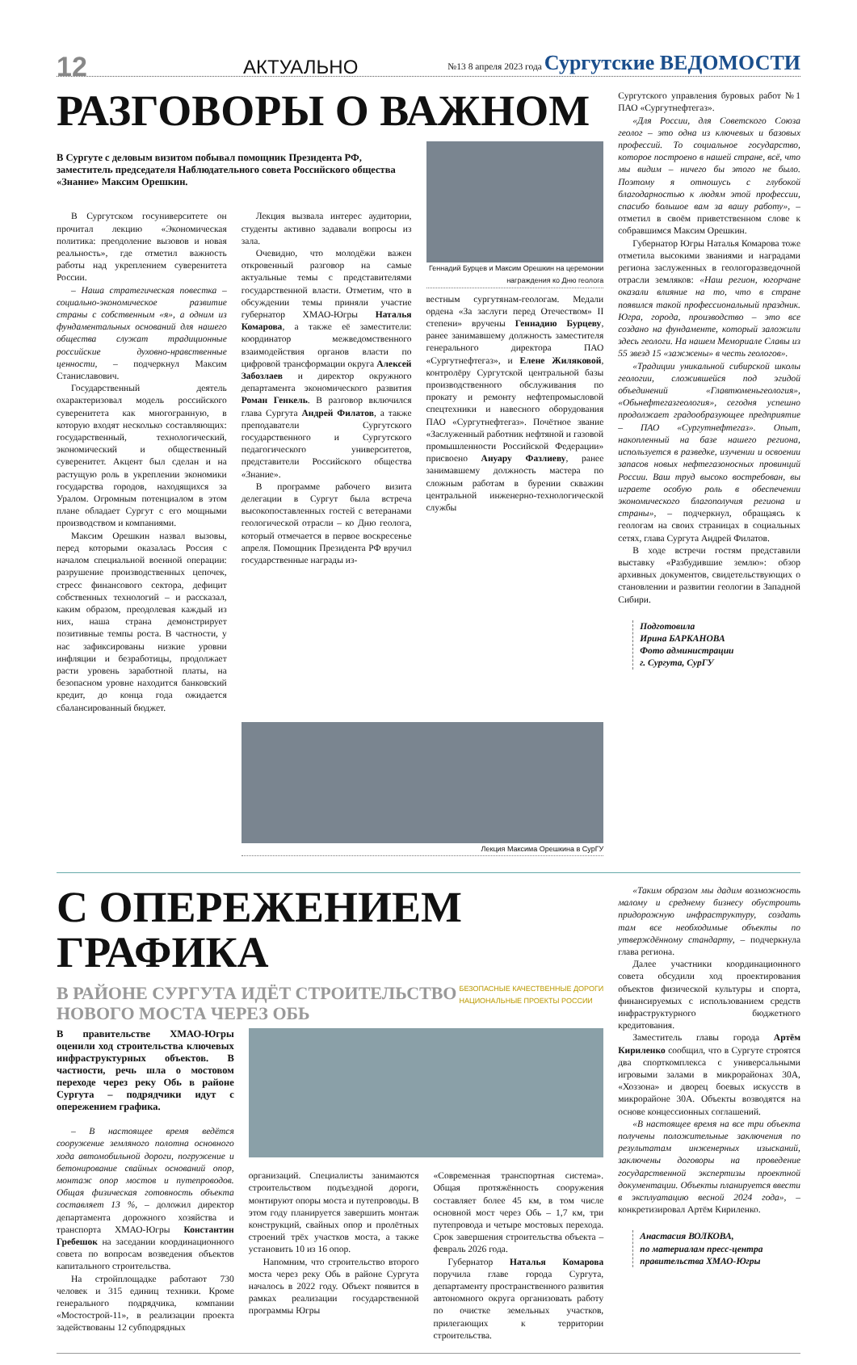12
АКТУАЛЬНО
№13 8 апреля 2023 года Сургутские ВЕДОМОСТИ
РАЗГОВОРЫ О ВАЖНОМ
В Сургуте с деловым визитом побывал помощник Президента РФ, заместитель председателя Наблюдательного совета Российского общества «Знание» Максим Орешкин.
В Сургутском госуниверситете он прочитал лекцию «Экономическая политика: преодоление вызовов и новая реальность», где отметил важность работы над укреплением суверенитета России.
– Наша стратегическая повестка – социально-экономическое развитие страны с собственным «я», а одним из фундаментальных оснований для нашего общества служат традиционные российские духовно-нравственные ценности, – подчеркнул Максим Станиславович.
Государственный деятель охарактеризовал модель российского суверенитета как многогранную, в которую входят несколько составляющих: государственный, технологический, экономический и общественный суверенитет. Акцент был сделан и на растущую роль в укреплении экономики государства городов, находящихся за Уралом. Огромным потенциалом в этом плане обладает Сургут с его мощными производством и компаниями.
Максим Орешкин назвал вызовы, перед которыми оказалась Россия с началом специальной военной операции: разрушение производственных цепочек, стресс финансового сектора, дефицит собственных технологий – и рассказал, каким образом, преодолевая каждый из них, наша страна демонстрирует позитивные темпы роста. В частности, у нас зафиксированы низкие уровни инфляции и безработицы, продолжает расти уровень заработной платы, на безопасном уровне находится банковский кредит, до конца года ожидается сбалансированный бюджет.
Лекция вызвала интерес аудитории, студенты активно задавали вопросы из зала.
Очевидно, что молодёжи важен откровенный разговор на самые актуальные темы с представителями государственной власти. Отметим, что в обсуждении темы приняли участие губернатор ХМАО-Югры Наталья Комарова, а также её заместители: координатор межведомственного взаимодействия органов власти по цифровой трансформации округа Алексей Забозлаев и директор окружного департамента экономического развития Роман Генкель. В разговор включился глава Сургута Андрей Филатов, а также преподаватели Сургутского государственного и Сургутского педагогического университетов, представители Российского общества «Знание».
В программе рабочего визита делегации в Сургут была встреча высокопоставленных гостей с ветеранами геологической отрасли – ко Дню геолога, который отмечается в первое воскресенье апреля. Помощник Президента РФ вручил государственные награды из-
Геннадий Бурцев и Максим Орешкин на церемонии награждения ко Дню геолога
вестным сургутянам-геологам. Медали ордена «За заслуги перед Отечеством» II степени» вручены Геннадию Бурцеву, ранее занимавшему должность заместителя генерального директора ПАО «Сургутнефтегаз», и Елене Жиляковой, контролёру Сургутской центральной базы производственного обслуживания по прокату и ремонту нефтепромысловой спецтехники и навесного оборудования ПАО «Сургутнефтегаз». Почётное звание «Заслуженный работник нефтяной и газовой промышленности Российской Федерации» присвоено Ануару Фазлиеву, ранее занимавшему должность мастера по сложным работам в бурении скважин центральной инженерно-технологической службы
Лекция Максима Орешкина в СурГУ
Сургутского управления буровых работ №1 ПАО «Сургутнефтегаз».
«Для России, для Советского Союза геолог – это одна из ключевых и базовых профессий. То социальное государство, которое построено в нашей стране, всё, что мы видим – ничего бы этого не было. Поэтому я отношусь с глубокой благодарностью к людям этой профессии, спасибо большое вам за вашу работу», – отметил в своём приветственном слове к собравшимся Максим Орешкин.
Губернатор Югры Наталья Комарова тоже отметила высокими званиями и наградами региона заслуженных в геологоразведочной отрасли земляков: «Наш регион, югорчане оказали влияние на то, что в стране появился такой профессиональный праздник. Югра, города, производство – это все создано на фундаменте, который заложили здесь геологи. На нашем Мемориале Славы из 55 звезд 15 «зажжены» в честь геологов».
«Традиции уникальной сибирской школы геологии, сложившейся под эгидой объединений «Главтюменьгеология», «Обьнефтегазгеология», сегодня успешно продолжает градообразующее предприятие – ПАО «Сургутнефтегаз». Опыт, накопленный на базе нашего региона, используется в разведке, изучении и освоении запасов новых нефтегазоносных провинций России. Ваш труд высоко востребован, вы играете особую роль в обеспечении экономического благополучия региона и страны», – подчеркнул, обращаясь к геологам на своих страницах в социальных сетях, глава Сургута Андрей Филатов.
В ходе встречи гостям представили выставку «Разбудившие землю»: обзор архивных документов, свидетельствующих о становлении и развитии геологии в Западной Сибири.
Подготовила
Ирина БАРКАНОВА
Фото администрации
г. Сургута, СурГУ
С ОПЕРЕЖЕНИЕМ ГРАФИКА
БЕЗОПАСНЫЕ КАЧЕСТВЕННЫЕ ДОРОГИ
НАЦИОНАЛЬНЫЕ ПРОЕКТЫ РОССИИ
В РАЙОНЕ СУРГУТА ИДЁТ СТРОИТЕЛЬСТВО
НОВОГО МОСТА ЧЕРЕЗ ОБЬ
В правительстве ХМАО-Югры оценили ход строительства ключевых инфраструктурных объектов. В частности, речь шла о мостовом переходе через реку Обь в районе Сургута – подрядчики идут с опережением графика.
– В настоящее время ведётся сооружение земляного полотна основного хода автомобильной дороги, погружение и бетонирование свайных оснований опор, монтаж опор мостов и путепроводов. Общая физическая готовность объекта составляет 13 %, – доложил директор департамента дорожного хозяйства и транспорта ХМАО-Югры Константин Гребешок на заседании координационного совета по вопросам возведения объектов капитального строительства.
На стройплощадке работают 730 человек и 315 единиц техники. Кроме генерального подрядчика, компании «Мостострой-11», в реализации проекта задействованы 12 субподрядных
организаций. Специалисты занимаются строительством подъездной дороги, монтируют опоры моста и путепроводы. В этом году планируется завершить монтаж конструкций, свайных опор и пролётных строений трёх участков моста, а также установить 10 из 16 опор.
Напомним, что строительство второго моста через реку Обь в районе Сургута началось в 2022 году. Объект появится в рамках реализации государственной программы Югры
«Современная транспортная система». Общая протяжённость сооружения составляет более 45 км, в том числе основной мост через Обь – 1,7 км, три путепровода и четыре мостовых перехода. Срок завершения строительства объекта – февраль 2026 года.
Губернатор Наталья Комарова поручила главе города Сургута, департаменту пространственного развития автономного округа организовать работу по очистке земельных участков, прилегающих к территории строительства.
«Таким образом мы дадим возможность малому и среднему бизнесу обустроить придорожную инфраструктуру, создать там все необходимые объекты по утверждённому стандарту, – подчеркнула глава региона.
Далее участники координационного совета обсудили ход проектирования объектов физической культуры и спорта, финансируемых с использованием средств инфраструктурного бюджетного кредитования.
Заместитель главы города Артём Кириленко сообщил, что в Сургуте строятся два спорткомплекса с универсальными игровыми залами в микрорайонах 30А, «Хоззона» и дворец боевых искусств в микрорайоне 30А. Объекты возводятся на основе концессионных соглашений.
«В настоящее время на все три объекта получены положительные заключения по результатам инженерных изысканий, заключены договоры на проведение государственной экспертизы проектной документации. Объекты планируется ввести в эксплуатацию весной 2024 года», – конкретизировал Артём Кириленко.
Анастасия ВОЛКОВА,
по материалам пресс-центра
правительства ХМАО-Югры